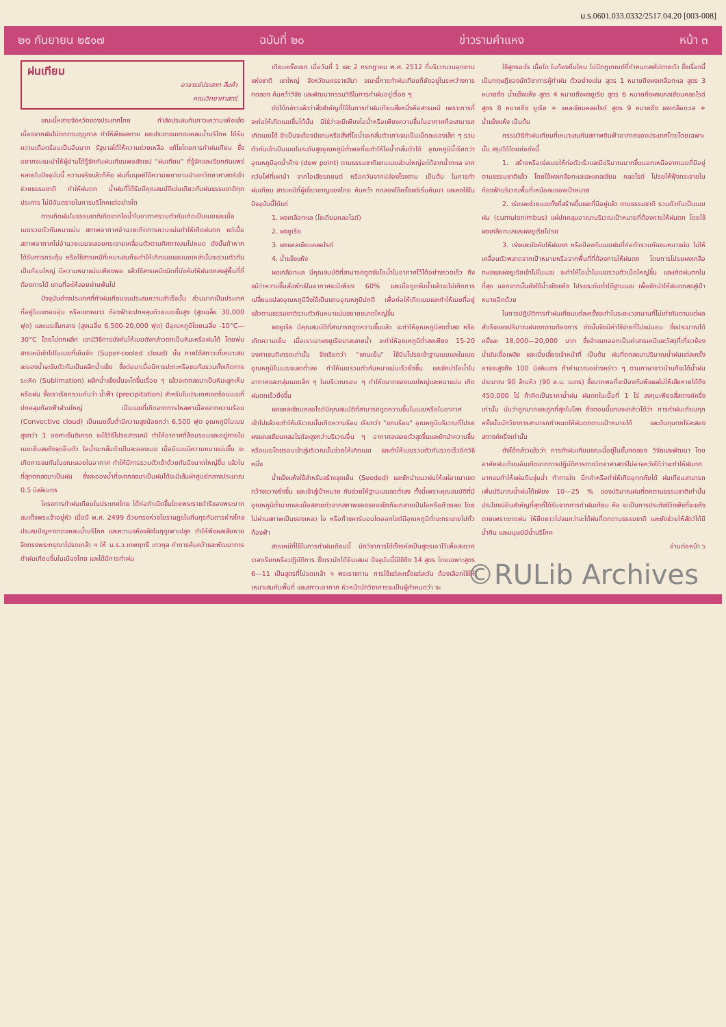ม.ร.0601.033.0332/2517.04.20 [003-008]
๒๑ กันยายน ๒๕๑๗ ฉบับที่ ๒๐ ข่าวรามคำแหง หน้า ๓
ฝนเทียม
อาจารย์ประสาท สืบค้า
คณะวิทยาศาสตร์
ขณะนี้หลายจังหวัดของประเทศไทย กำลังประสบกับภาวะความแห้งแล้ง เนื่องจากฝนไม่ตกตามฤดูกาล ทำให้พืชผลตาย และประชาชนขาดแคลนน้ำบริโภค ได้รับความเดือดร้อนเป็นอันมาก รัฐบาลได้ให้ความช่วยเหลือ แก้ไขโดยการทำฝนเทียม ซึ่งอยากจะแนะนำให้ผู้อ่านได้รู้จักกับฝนเทียมพอสังเขป "ฝนเทียม" ที่รู้จักและเรียกกันแพร่หลายในปัจจุบันนี้ ความจริงแล้วก็คือ ฝนที่มนุษย์ใช้ความพยายามนำเอาวิทยาศาสตร์เข้าช่วยธรรมชาติ ทำให้ฝนตก น้ำฝนที่ได้รับมีคุณสมบัติเช่นเดียวกับฝนธรรมชาติทุกประการ ไม่มีอันตรายในการบริโภคแต่อย่างใด
การเกิดฝนในธรรมชาติเกิดจากไอน้ำในอากาศรวมตัวกันเกิดเป็นเมฆและเมื่อเมฆรวมตัวกันหนาแน่น สภาพอากาศอำนวยเกิดการควบแน่นทำให้เกิดฝนตก แต่เมื่อสภาพอากาศไม่อำนวยเมฆจะลอยกระจายเคลื่อนตัวตามทิศทางลมไปหมด ดังนั้นถ้าหากได้รับการกระตุ้น หรือใช้สารเคมีที่เหมาะสมก็จะทำให้เกิดเมฆและเมฆเหล่านั้นจะรวมตัวกันเป็นก้อนใหญ่ มีความหนาแน่นเพียงพอ แล้วใช้สารเคมีชนิดที่บังคับให้ฝนตกลงสู่พื้นที่ที่ต้องการได้ แทนที่จะให้ลอยผ่านพ้นไป
ปัจจุบันต่างประเทศที่ทำฝนเทียมจนประสบความสำเร็จนั้น ส่วนมากเป็นประเทศที่อยู่ในเขตอบอุ่น หรือเขตหนาว ท้องฟ้าจะปกคลุมด้วยเมฆชั้นสูง (สูงเฉลี่ย 30,000 ฟุต) และเมฆชั้นกลาง (สูงเฉลี่ย 6,500-20,000 ฟุต) มีอุณหภูมิโดยเฉลี่ย -10°C—30°C โดยไม่ตกผลึก เขามีวิธีการบังคับให้เมฆดังกล่าวตกเป็นหิมะหรือฝนได้ โดยพ่นสารเคมีเข้าไปในเมฆที่เย็นจัด (Super-cooled cloud) นั้น ภายใต้สภาวะที่เหมาะสมละอองน้ำจะจับตัวกันเป็นผลึกน้ำแข็ง ซึ่งต่อมาเมื่อมีการปะทะหรือชนกันรวมทั้งเกิดการระเหิด (Sublimation) ผลึกน้ำแข็งนั้นจะโตขึ้นเรื่อย ๆ แล้วจะตกลงมาเป็นหิมะลูกเห็บ หรือฝน ซึ่งเราเรียกรวมกันว่า น้ำฟ้า (precipitation) สำหรับในประเทศเขตร้อนเมฆที่ปกคลุมท้องฟ้าส่วนใหญ่ เป็นเมฆที่เกิดจากการไหลพาเนื่องจากความร้อน (Convective cloud) เป็นเมฆชั้นต่ำมีความสูงน้อยกว่า 6,500 ฟุต อุณหภูมิในเมฆสูงกว่า 1 องศาเซ็นติเกรด จะใช้วิธีโปรยสารเคมี ทำให้อากาศที่ล้อมรอบและอยู่ภายในเมฆเย็นลงถึงจุดอิ่มตัว ไอน้ำจะกลั่นตัวเป็นละอองเมฆ เมื่อมีเมฆมีความหนาแน่นขึ้น จะเกิดการชนกันในขณะลอยในอากาศ ทำให้มีการรวมตัวเข้าด้วยกันมีขนาดใหญ่ขึ้น แล้วในที่สุดตกลงมาเป็นฝน ซึ่งละอองน้ำที่จะตกลงมาเป็นฝนได้จะมีเส้นผ่าศูนย์กลางประมาณ 0.5 มิลลิเมตร
โครงการทำฝนเทียมในประเทศไทย ได้ก่อกำเนิดขึ้นโดยพระราชดำริของพระบาทสมเด็จพระเจ้าอยู่หัว เมื่อปี พ.ศ. 2499 ด้วยทรงห่วงใยราษฎรในถิ่นทุรกันดารห่างไกลประสบปัญหาขาดแคลนน้ำบริโภค และความแห้งแล้งในฤดูเพาะปลูก ทำให้พืชผลเสียหาย จึงทรงพระกรุณาโปรดเกล้า ฯ ให้ ม.ร.ว.เทพฤทธิ์ เทวกุล ทำการค้นคว้าและพัฒนาการทำฝนเทียมขึ้นในเมืองไทย และได้มีการทำฝน
เทียมครั้งแรก เมื่อวันที่ 1 และ 2 กรกฎาคม พ.ศ. 2512 ที่บริเวณวนอุทยานแห่งชาติ เขาใหญ่ จังหวัดนครราชสีมา ขณะนี้การทำฝนเทียมก็ยังอยู่ในระหว่างการทดลอง ค้นคว้าวิจัย และพัฒนากรรมวิธีในการทำฝนอยู่เรื่อย ๆ
ดังได้กล่าวแล้วว่าสิ่งสำคัญที่ใช้ในการทำฝนเทียมสิ่งหนึ่งคือสารเคมี เพราะการที่จะก่อให้เกิดเมฆขึ้นได้นั้น มิใช่ว่าจะมีเพียงไอน้ำหรือเพียงความชื้นในอากาศก็จะสามารถเกิดเมฆได้ จำเป็นจะต้องมีแกนหรือสิ่งที่ไอน้ำจะกลั่นตัวเกาะจนเป็นเม็ดละอองเล็ก ๆ รวมตัวกันเข้าเป็นเมฆในระดับสูงอุณหภูมิต่ำพอที่จะทำให้ไอน้ำกลั่นตัวได้ อุณหภูมินี้เรียกว่า อุณหภูมิจุดน้ำค้าง (dew point) ตามธรรมชาติแกนเมฆส่วนใหญ่จะได้จากน้ำทะเล จากควันไฟที่เผาป่า จากไอเสียรถยนต์ หรือควันจากปล่องโรงงาน เป็นต้น ในการทำฝนเทียม สารเคมีที่ผู้เชี่ยวชาญของไทย ค้นคว้า ทดลองใช้ครั้งแต่เริ่มค้นมา และคงใช้ในปัจจุบันนี้ได้แก่
1. ผงเกลือทะเล (โซเดียมคลอไรด์)
2. ผงยูเรีย
3. ผงแคลเซียมคลอไรด์
4. น้ำแข็งแห้ง
ผงเกลือทะเล มีคุณสมบัติที่สามารถดูดซับไอน้ำในอากาศไว้ได้อย่างรวดเร็ว ถึงแม้ว่าความชื้นสัมพัทธ์ในอากาศจะมีเพียง 60% และเมื่อดูดซับน้ำแล้วจะไม่เกิดการเปลี่ยนแปลงอุณหภูมิจึงใช้เป็นแกนอุณหภูมิปกติ เพื่อก่อให้เกิดเมฆและทำให้เมฆที่อยู่แล้วตามธรรมชาติรวมตัวกันหนาแน่นขยายขนาดใหญ่ขึ้น
ผงยูเรีย มีคุณสมบัติที่สามารถดูดความชื้นแล้ว จะทำให้อุณหภูมิลดต่ำลง หรือเกิดความเย็น เมื่อเราเอาผงยูเรียมาละลายน้ำ จะทำให้อุณหภูมิต่ำลงเพียง 15-20 องศาเซนติเกรดเท่านั้น จึงเรียกว่า "แกนเย็น" ใช้บินโปรยเข้าฐานเมฆและในเมฆ อุณหภูมิในเมฆจะลดต่ำลง ทำให้เมฆรวมตัวกันหนาแน่นเร็วยิ่งขึ้น และชักนำไอน้ำในอากาศและกลุ่มเมฆเล็ก ๆ ในบริเวณรอบ ๆ ทำให้ขนาดของเมฆใหญ่และหนาแน่น เกิดฝนตกเร็วยิ่งขึ้น
ผงแคลเซียมคลอไรด์มีคุณสมบัติที่สามารถดูดความชื้นในเมฆหรือในอากาศเข้าไปแล้วจะทำให้บริเวณนั้นเกิดความร้อน เรียกว่า "แกนร้อน" อุณหภูมิบริเวณที่โปรยผงแคลเซียมคลอไรด์จะสูงกว่าบริเวณอื่น ๆ อากาศจะลอยตัวสูงขึ้นและชักนำความชื้น หรือเมฆโดยรอบเข้าสู่บริเวณนั้นช่วยให้เกิดเมฆ และทำให้เมฆรวมตัวกันรวดเร็วอีกวิธีหนึ่ง
น้ำแข็งแห้งใช้สำหรับสร้างจุดเย็น (Seeded) และชักนำแนวฝนให้แผ่อาณาเขตกว้างขวางยิ่งขึ้น และเข้าสู่เป้าหมาย กับช่วยให้ฐานเมฆลดต่ำลง ทั้งนี้เพราะคุณสมบัติที่มีอุณหภูมิต่ำมากและเมื่อสลายตัวจากสภาพของของแข็งก็จะกลายเป็นไอหรือก๊าซเลย โดยไม่ผ่านสภาพเป็นของเหลว ไอ หรือก๊าซคาร์บอนไดออกไซด์มีอุณหภูมิต่ำจะกระจายไปทั่วท้องฟ้า
สารเคมีที่ใช้ในการทำฝนเทียมนี้ นักวิชาการได้ตั้งรหัสเป็นสูตรเอาไว้เพื่อสะดวกเวลาเรียกหรือปฏิบัติการ ซึ่งเรามักได้ยินเสมอ ปัจจุบันนี้มีใช้ถึง 14 สูตร โดยเฉพาะสูตร 6—11 เป็นสูตรที่โปรดเกล้า ฯ พระราชทาน การใช้แต่ละครั้งแต่ละวัน ต้องเลือกใช้ให้เหมาะสมกับพื้นที่ และสภาวะอากาศ หัวหน้านักวิชาการจะเป็นผู้กำหนดว่า จะ
ใช้สูตรอะไร เมื่อใด ในท้องถิ่นไหน ไม่มีกฎเกณฑ์ที่กำหนดลงไปตายตัว ซึ่งเรื่องนี้เป็นทฤษฎีของนักวิชาการผู้ทำฝน ตัวอย่างเช่น สูตร 1 หมายถึงผงเกลือทะเล สูตร 3 หมายถึง น้ำแข็งแห้ง สูตร 4 หมายถึงผงยูเรีย สูตร 6 หมายถึงผงแคลเซียมคลอไรด์ สูตร 8 หมายถึง ยูเรีย + แคลเซียมคลอไรด์ สูตร 9 หมายถึง ผงเกลือทะเล + น้ำแข็งแห้ง เป็นต้น
กรรมวิธีทำฝนเทียมที่เหมาะสมกับสภาพดินฟ้าอากาศของประเทศไทยโดยเฉพาะนั้น สรุปได้โดยย่อดังนี้
1. สร้างหรือเร่งเมฆให้ก่อตัวเร็วและมีปริมาณมากขึ้นนอกเหนือจากเมฆที่มีอยู่ตามธรรมชาติแล้ว โดยใช้ผงเกลือทะเลและแคลเซียม คลอไรด์ โปรยให้ฟุ้งกระจายในท้องฟ้าบริเวณพื้นที่เหนือลมของเป้าหมาย
2. เร่งและช่วยเมฆทั้งที่สร้างขึ้นและที่มีอยู่แล้ว ตามธรรมชาติ รวมตัวกันเป็นเมฆฝน (cumulonimbus) แผ่ปกคลุมอาณาบริเวณเป้าหมายที่ต้องการให้ฝนตก โดยใช้ผงเกลือทะเลและผงยูเรียโปรย
3. เร่งและบังคับให้ฝนตก หรือป้องกันเมฆฝนที่ก่อตัวรวมกันจนหนาแน่น ไม่ให้เคลื่อนตัวพลาดจากเป้าหมายหรือจากพื้นที่ที่ต้องการให้ฝนตก โดยการโปรยผงเกลือทะเลและผงยูเรียเข้าไปในเมฆ จะทำให้ไอน้ำในเมฆรวมตัวเม็ดใหญ่ขึ้น และเกิดฝนตกในที่สุด นอกจากนั้นยังใช้น้ำแข็งแห้ง โปรยระดับต่ำใต้ฐานเมฆ เพื่อชักนำให้ฝนตกลงสู่เป้าหมายอีกด้วย
ในการปฏิบัติการทำฝนเทียมแต่ละครั้งจะทำในระยะเวลานานที่ไม่เท่ากันตามแต่ผลสำเร็จของปริมาณฝนตกตามต้องการ ดังนั้นจึงมีค่าใช้จ่ายที่ไม่แน่นอน ซึ่งประมาณได้ครั้งละ 18,000—20,000 บาท ซึ่งจำแนกออกเป็นค่าสารเคมีและวัสดุที่เกี่ยวข้อง น้ำมันเชื้อเพลิง และเบี้ยเลี้ยงเจ้าหน้าที่ เป็นต้น ฝนที่ตกลงมาปริมาณน้ำฝนแต่ละครั้ง อาจจะสูงถึง 100 มิลลิเมตร ถ้าคำนวณอย่างคร่าว ๆ ตามภาษาชาวบ้านก็จะได้น้ำฝนประมาณ 90 ล้านคิว (90 ล.บ. เมตร) ซึ่งมากพอที่จะป้องกันพืชผลไม่ให้เสียหายได้ถึง 450,000 ไร่ ถ้าคิดเป็นราคาน้ำฝน ฝนตกในเนื้อที่ 1 ไร่ ลงทุนเพียงสี่สตางค์ครึ่งเท่านั้น นับว่าถูกมากและถูกที่สุดในโลก ยิ่งตอนนี้แทบจะกล่าวได้ว่า การทำฝนเทียมทุกครั้งนั้นนักวิชาการสามารถกำหนดให้ฝนตกตามเป้าหมายได้ และต้นทุนตกไร่ละสองสตางค์ครึ่งเท่านั้น
ดังได้กล่าวแล้วว่า การทำฝนเทียมขณะนี้อยู่ในขั้นทดลอง วิจัยและพัฒนา โดยอาศัยฝนเทียมอันเกิดจากการปฏิบัติการทางวิทยาศาสตร์ไม่อาจหวังได้ว่าจะทำให้ฝนตกมากจนทำให้แผ่นดินชุ่มฉ่ำ ทำการใด นึกคำหรือทำให้เกิดอุทกภัยได้ ฝนเทียมสามารถเพิ่มปริมาณน้ำฝนได้เพียง 10—25 % ของปริมาณฝนที่ตกตามธรรมชาติเท่านั้น ประโยชน์อันสำคัญที่สุดที่ได้รับจากการทำฝนเทียม คือ จะเป็นการประทังชีวิตพืชที่จะแห้งตายเพราะขาดฝน ให้ยืดยาวไปจนกว่าจะได้ฝนที่ตกตามธรรมชาติ และยังช่วยให้สัตว์ได้มีน้ำกิน และมนุษย์มีน้ำบริโภค
อ่านต่อหน้า ๖
©RULib Archives